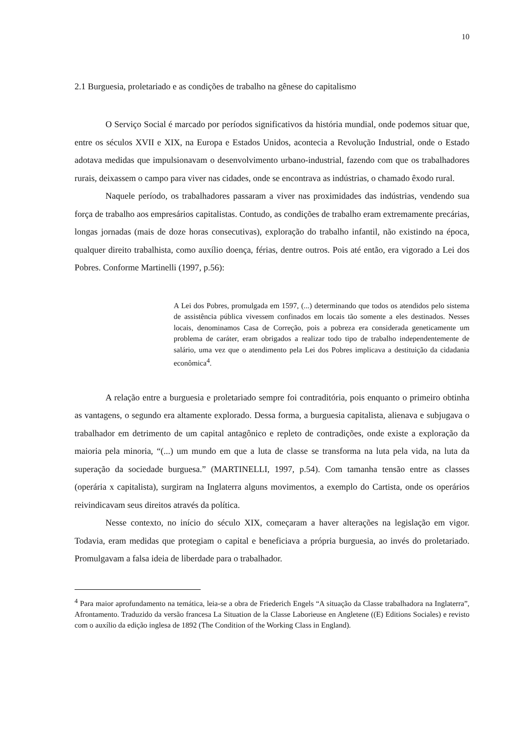10
2.1 Burguesia, proletariado e as condições de trabalho na gênese do capitalismo
O Serviço Social é marcado por períodos significativos da história mundial, onde podemos situar que, entre os séculos XVII e XIX, na Europa e Estados Unidos, acontecia a Revolução Industrial, onde o Estado adotava medidas que impulsionavam o desenvolvimento urbano-industrial, fazendo com que os trabalhadores rurais, deixassem o campo para viver nas cidades, onde se encontrava as indústrias, o chamado êxodo rural.
Naquele período, os trabalhadores passaram a viver nas proximidades das indústrias, vendendo sua força de trabalho aos empresários capitalistas. Contudo, as condições de trabalho eram extremamente precárias, longas jornadas (mais de doze horas consecutivas), exploração do trabalho infantil, não existindo na época, qualquer direito trabalhista, como auxílio doença, férias, dentre outros. Pois até então, era vigorado a Lei dos Pobres. Conforme Martinelli (1997, p.56):
A Lei dos Pobres, promulgada em 1597, (...) determinando que todos os atendidos pelo sistema de assistência pública vivessem confinados em locais tão somente a eles destinados. Nesses locais, denominamos Casa de Correção, pois a pobreza era considerada geneticamente um problema de caráter, eram obrigados a realizar todo tipo de trabalho independentemente de salário, uma vez que o atendimento pela Lei dos Pobres implicava a destituição da cidadania econômica<sup>4</sup>.
A relação entre a burguesia e proletariado sempre foi contraditória, pois enquanto o primeiro obtinha as vantagens, o segundo era altamente explorado. Dessa forma, a burguesia capitalista, alienava e subjugava o trabalhador em detrimento de um capital antagônico e repleto de contradições, onde existe a exploração da maioria pela minoria, “(...) um mundo em que a luta de classe se transforma na luta pela vida, na luta da superação da sociedade burguesa.” (MARTINELLI, 1997, p.54). Com tamanha tensão entre as classes (operária x capitalista), surgiram na Inglaterra alguns movimentos, a exemplo do Cartista, onde os operários reivindicavam seus direitos através da política.
Nesse contexto, no início do século XIX, começaram a haver alterações na legislação em vigor. Todavia, eram medidas que protegiam o capital e beneficiava a própria burguesia, ao invés do proletariado. Promulgavam a falsa ideia de liberdade para o trabalhador.
<sup>4</sup> Para maior aprofundamento na temática, leia-se a obra de Friederich Engels “A situação da Classe trabalhadora na Inglaterra”, Afrontamento. Traduzido da versão francesa La Situation de la Classe Laborieuse en Angletene ((E) Editions Sociales) e revisto com o auxílio da edição inglesa de 1892 (The Condition of the Working Class in England).